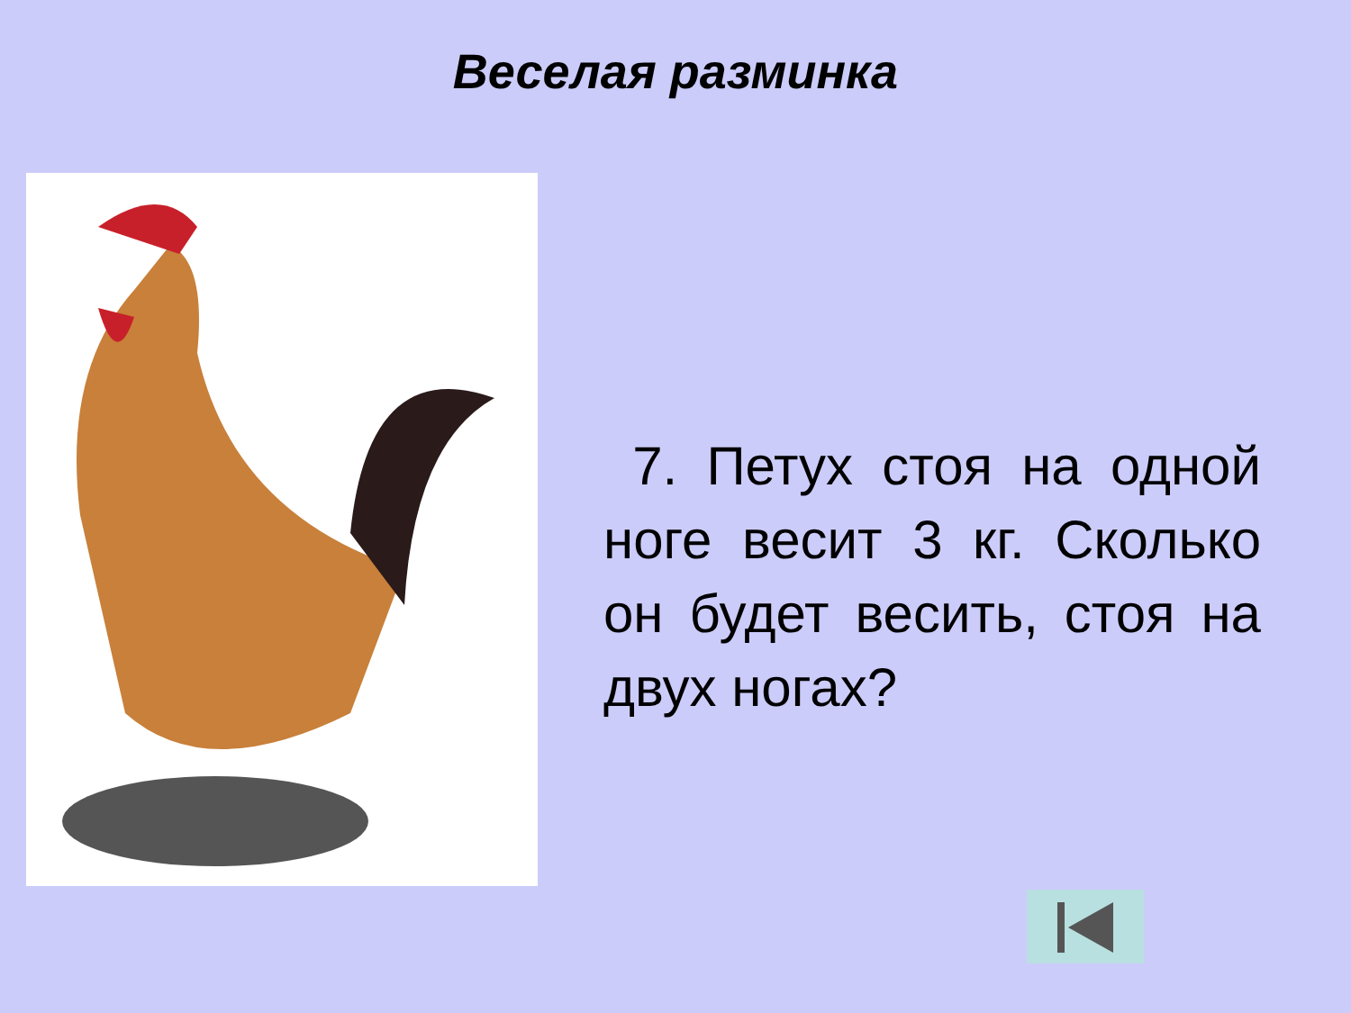Веселая разминка
7. Петух стоя на одной ноге весит 3 кг. Сколько он будет весить, стоя на двух ногах?